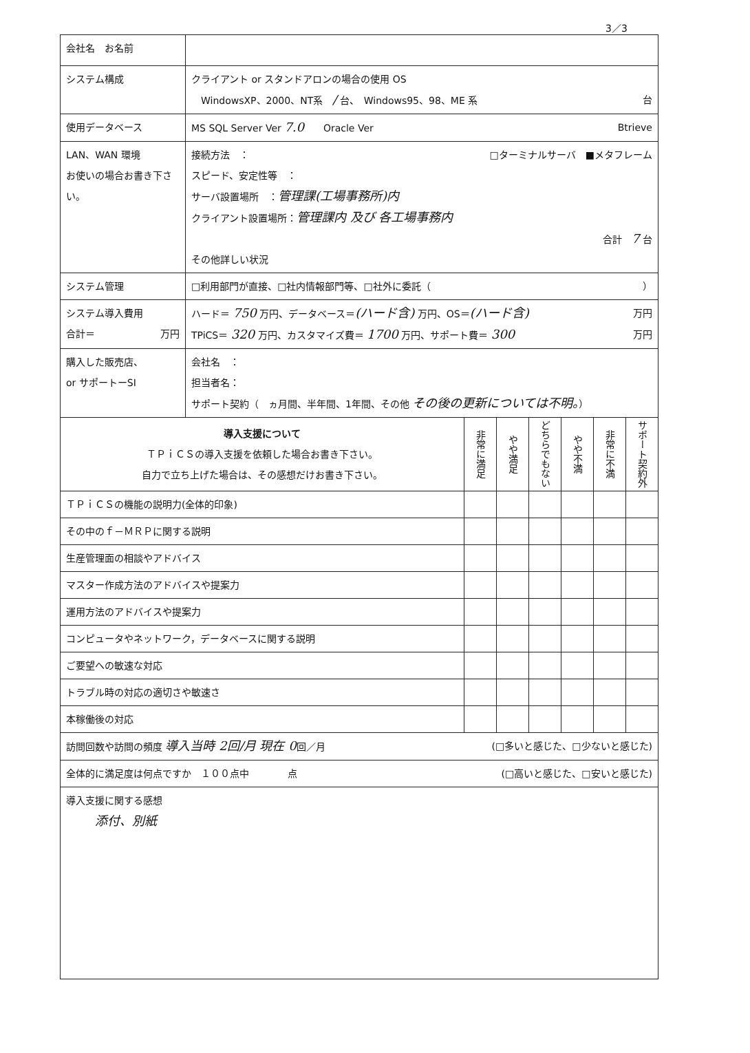3／3
| 会社名 お名前 | | | | | | | |
| システム構成 | クライアント or スタンドアロンの場合の使用 OS WindowsXP、2000、NT系 / 台、 Windows95、98、ME 系 台 | | | | | | |
| 使用データベース | MS SQL Server Ver 7.0 Oracle Ver Btrieve | | | | | | |
| LAN、WAN 環境 お使いの場合お書き下さい。 | 接続方法 ： □ターミナルサーバ ■メタフレーム スピード、安定性等 ： サーバ設置場所 ： 管理課(工場事務所)内 クライアント設置場所： 管理課内 及び 各工場事務内 合計 7 台 その他詳しい状況 | | | | | | |
| システム管理 | □利用部門が直接、□社内情報部門等、□社外に委託（ ） | | | | | | |
| システム導入費用 合計＝ 万円 | ハード＝ 750 万円、データベース＝ (ハード含) 万円、OS＝ (ハード含) 万円 TPiCS＝ 320 万円、カスタマイズ費＝ 1700 万円、サポート費＝ 300 万円 | | | | | | |
| 購入した販売店、 or サポートーSI | 会社名 ： 担当者名： サポート契約（ ヵ月間、半年間、1年間、その他 その後の更新については不明。 ） | | | | | | |
| 導入支援について ＴＰｉＣＳの導入支援を依頼した場合お書き下さい。 自力で立ち上げた場合は、その感想だけお書き下さい。 | | 非常に満足 | やや満足 | どちらでもない | やや不満 | 非常に不満 | サポート契約外 |
| ＴＰｉＣＳの機能の説明力(全体的印象) | | | | | | | |
| その中のｆ－ＭＲＰに関する説明 | | | | | | | |
| 生産管理面の相談やアドバイス | | | | | | | |
| マスター作成方法のアドバイスや提案力 | | | | | | | |
| 運用方法のアドバイスや提案力 | | | | | | | |
| コンピュータやネットワーク，データベースに関する説明 | | | | | | | |
| ご要望への敏速な対応 | | | | | | | |
| トラブル時の対応の適切さや敏速さ | | | | | | | |
| 本稼働後の対応 | | | | | | | |
| 訪問回数や訪問の頻度 導入当時 2回/月 現在 0 回／月 (□多いと感じた、□少ないと感じた) | | | | | | | |
| 全体的に満足度は何点ですか １００点中 点 (□高いと感じた、□安いと感じた) | | | | | | | |
| 導入支援に関する感想 添付、別紙 | | | | | | | |